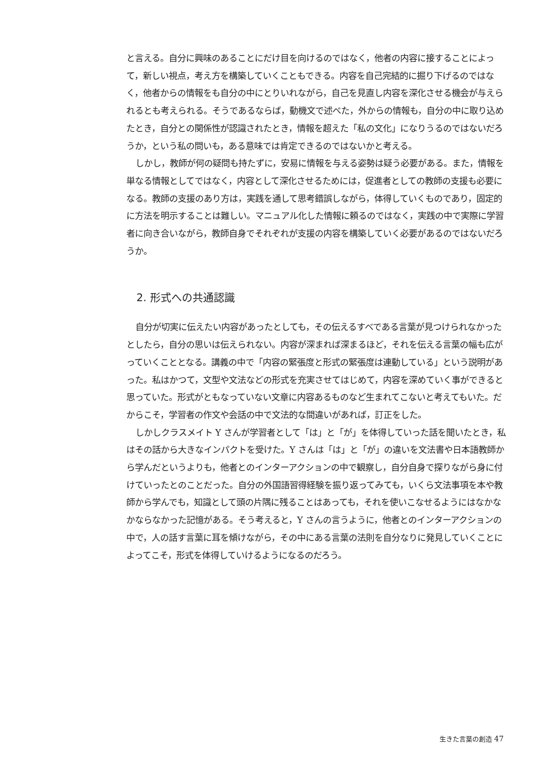と言える。自分に興味のあることにだけ目を向けるのではなく，他者の内容に接することによって，新しい視点，考え方を構築していくこともできる。内容を自己完結的に掘り下げるのではなく，他者からの情報をも自分の中にとりいれながら，自己を見直し内容を深化させる機会が与えられるとも考えられる。そうであるならば，動機文で述べた，外からの情報も，自分の中に取り込めたとき，自分との関係性が認識されたとき，情報を超えた「私の文化」になりうるのではないだろうか，という私の問いも，ある意味では肯定できるのではないかと考える。
しかし，教師が何の疑問も持たずに，安易に情報を与える姿勢は疑う必要がある。また，情報を単なる情報としてではなく，内容として深化させるためには，促進者としての教師の支援も必要になる。教師の支援のあり方は，実践を通して思考錯誤しながら，体得していくものであり，固定的に方法を明示することは難しい。マニュアル化した情報に頼るのではなく，実践の中で実際に学習者に向き合いながら，教師自身でそれぞれが支援の内容を構築していく必要があるのではないだろうか。
2. 形式への共通認識
自分が切実に伝えたい内容があったとしても，その伝えるすべである言葉が見つけられなかったとしたら，自分の思いは伝えられない。内容が深まれば深まるほど，それを伝える言葉の幅も広がっていくこととなる。講義の中で「内容の緊張度と形式の緊張度は連動している」という説明があった。私はかつて，文型や文法などの形式を充実させてはじめて，内容を深めていく事ができると思っていた。形式がともなっていない文章に内容あるものなど生まれてこないと考えてもいた。だからこそ，学習者の作文や会話の中で文法的な間違いがあれば，訂正をした。
しかしクラスメイト Y さんが学習者として「は」と「が」を体得していった話を聞いたとき，私はその話から大きなインパクトを受けた。Y さんは「は」と「が」の違いを文法書や日本語教師から学んだというよりも，他者とのインターアクションの中で観察し，自分自身で探りながら身に付けていったとのことだった。自分の外国語習得経験を振り返ってみても，いくら文法事項を本や教師から学んでも，知識として頭の片隅に残ることはあっても，それを使いこなせるようにはなかなかならなかった記憶がある。そう考えると，Y さんの言うように，他者とのインターアクションの中で，人の話す言葉に耳を傾けながら，その中にある言葉の法則を自分なりに発見していくことによってこそ，形式を体得していけるようになるのだろう。
生きた言葉の創造 47